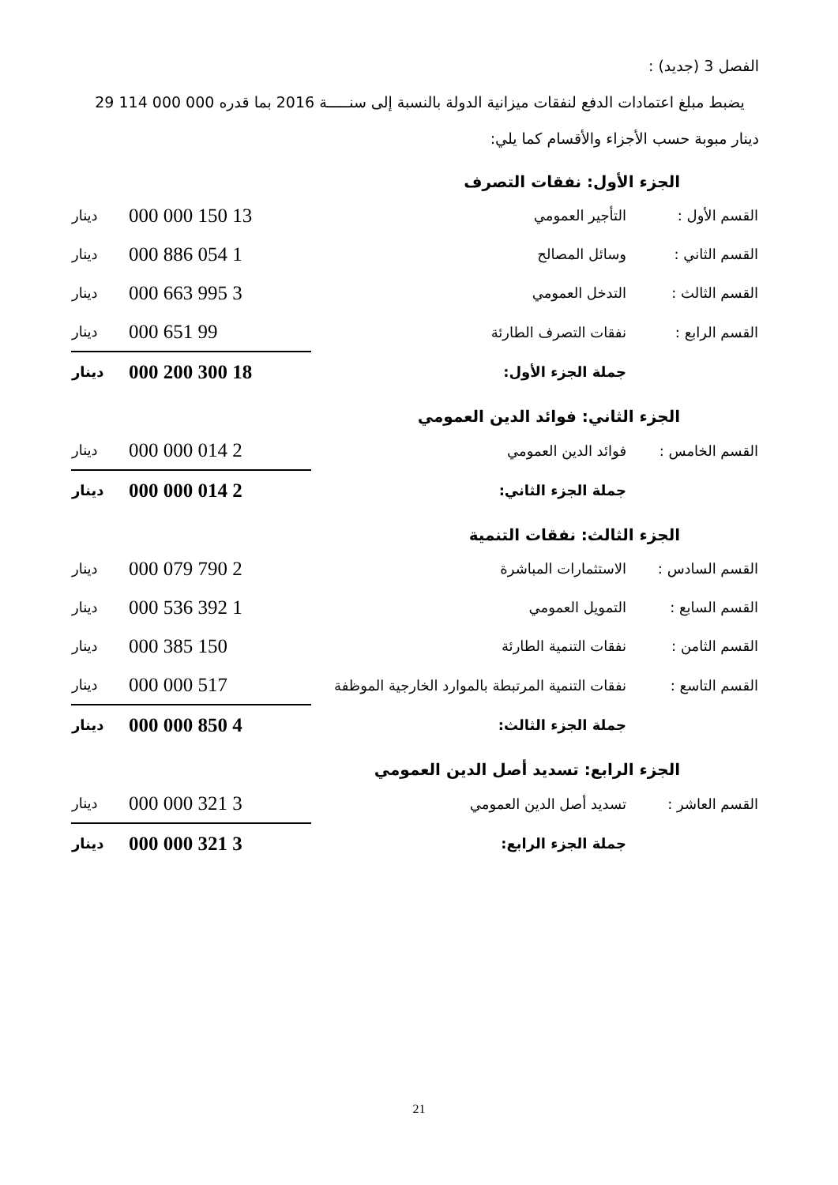الفصل 3 (جديد) :
يضبط مبلغ اعتمادات الدفع لنفقات ميزانية الدولة بالنسبة إلى سنـــــة 2016 بما قدره 000 000 114 29 دينار مبوبة حسب الأجزاء والأقسام كما يلي:
الجزء الأول: نفقات التصرف
| القسم الأول : | التأجير العمومي | 13 150 000 000 | دينار |
| القسم الثاني : | وسائل المصالح | 1 054 886 000 | دينار |
| القسم الثالث : | التدخل العمومي | 3 995 663 000 | دينار |
| القسم الرابع : | نفقات التصرف الطارئة | 99 651 000 | دينار |
| | جملة الجزء الأول: | 18 300 200 000 | دينار |
الجزء الثاني: فوائد الدين العمومي
| القسم الخامس : | فوائد الدين العمومي | 2 014 000 000 | دينار |
| | جملة الجزء الثاني: | 2 014 000 000 | دينار |
الجزء الثالث: نفقات التنمية
| القسم السادس : | الاستثمارات المباشرة | 2 790 079 000 | دينار |
| القسم السابع : | التمويل العمومي | 1 392 536 000 | دينار |
| القسم الثامن : | نفقات التنمية الطارئة | 150 385 000 | دينار |
| القسم التاسع : | نفقات التنمية المرتبطة بالموارد الخارجية الموظفة | 517 000 000 | دينار |
| | جملة الجزء الثالث: | 4 850 000 000 | دينار |
الجزء الرابع: تسديد أصل الدين العمومي
| القسم العاشر : | تسديد أصل الدين العمومي | 3 321 000 000 | دينار |
| | جملة الجزء الرابع: | 3 321 000 000 | دينار |
21